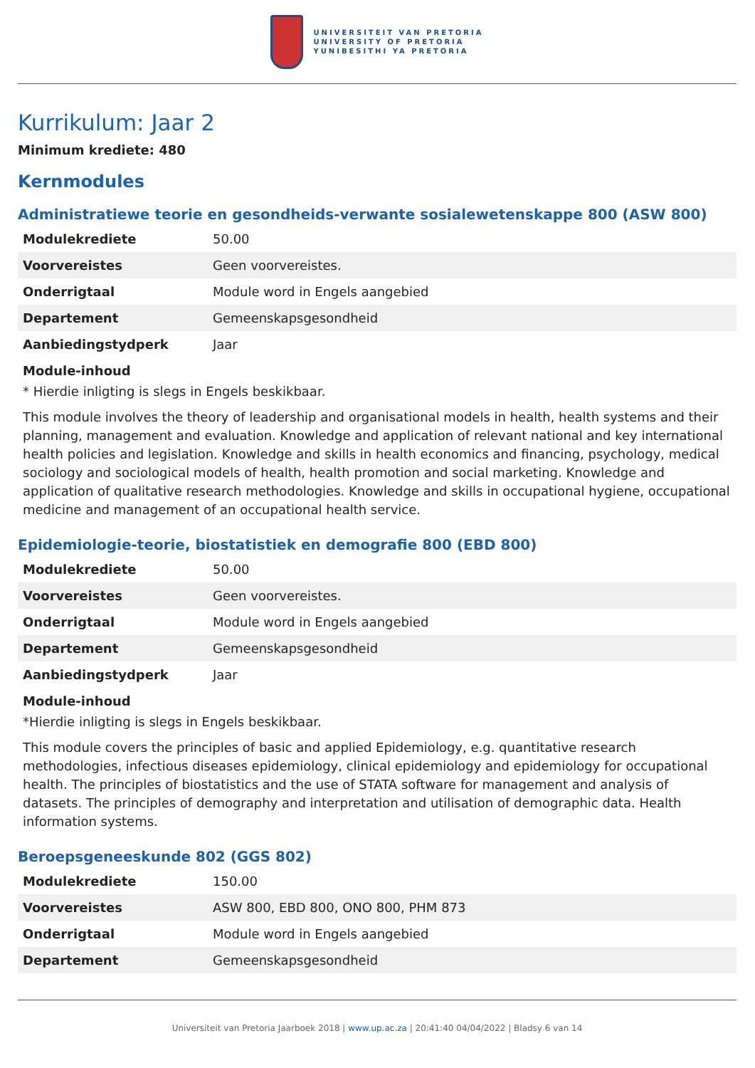UNIVERSITEIT VAN PRETORIA
UNIVERSITY OF PRETORIA
YUNIBESITHI YA PRETORIA
Kurrikulum: Jaar 2
Minimum krediete: 480
Kernmodules
Administratiewe teorie en gesondheids-verwante sosialewetenskappe 800 (ASW 800)
| Modulekrediete | 50.00 |
| Voorvereistes | Geen voorvereistes. |
| Onderrigtaal | Module word in Engels aangebied |
| Departement | Gemeenskapsgesondheid |
| Aanbiedingstydperk | Jaar |
Module-inhoud
* Hierdie inligting is slegs in Engels beskikbaar.
This module involves the theory of leadership and organisational models in health, health systems and their planning, management and evaluation. Knowledge and application of relevant national and key international health policies and legislation. Knowledge and skills in health economics and financing, psychology, medical sociology and sociological models of health, health promotion and social marketing. Knowledge and application of qualitative research methodologies. Knowledge and skills in occupational hygiene, occupational medicine and management of an occupational health service.
Epidemiologie-teorie, biostatistiek en demografie 800 (EBD 800)
| Modulekrediete | 50.00 |
| Voorvereistes | Geen voorvereistes. |
| Onderrigtaal | Module word in Engels aangebied |
| Departement | Gemeenskapsgesondheid |
| Aanbiedingstydperk | Jaar |
Module-inhoud
*Hierdie inligting is slegs in Engels beskikbaar.
This module covers the principles of basic and applied Epidemiology, e.g. quantitative research methodologies, infectious diseases epidemiology, clinical epidemiology and epidemiology for occupational health. The principles of biostatistics and the use of STATA software for management and analysis of datasets. The principles of demography and interpretation and utilisation of demographic data. Health information systems.
Beroepsgeneeskunde 802 (GGS 802)
| Modulekrediete | 150.00 |
| Voorvereistes | ASW 800, EBD 800, ONO 800, PHM 873 |
| Onderrigtaal | Module word in Engels aangebied |
| Departement | Gemeenskapsgesondheid |
Universiteit van Pretoria Jaarboek 2018 | www.up.ac.za | 20:41:40 04/04/2022 | Bladsy 6 van 14